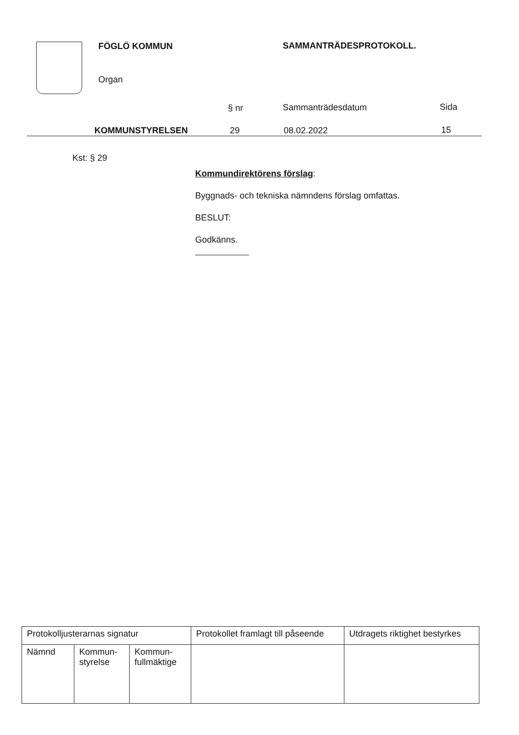FÖGLÖ KOMMUN SAMMANTRÄDESPROTOKOLL.
Organ
§ nr Sammanträdesdatum Sida
KOMMUNSTYRELSEN 29 08.02.2022 15
Kst: § 29
Kommundirektörens förslag:
Byggnads- och tekniska nämndens förslag omfattas.
BESLUT:
Godkänns.
| Protokolljusterarnas signatur | | | Protokollet framlagt till påseende | Utdragets riktighet bestyrkes |
| --- | --- | --- | --- | --- |
| Nämnd | Kommun- styrelse | Kommun- fullmäktige | | |